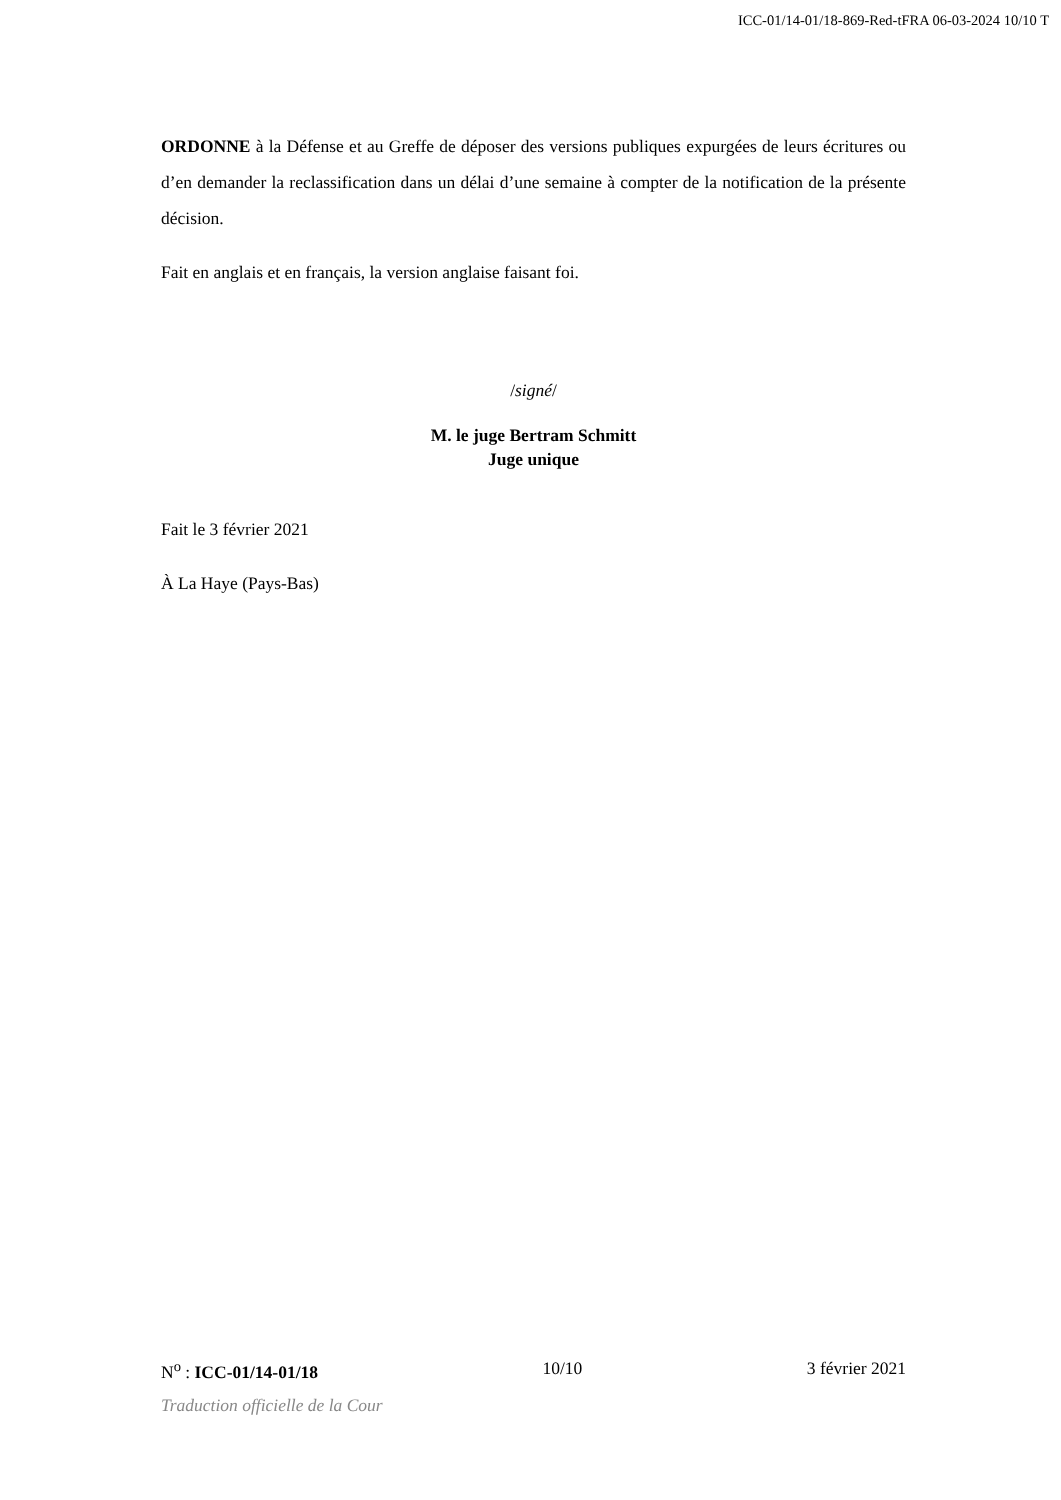ICC-01/14-01/18-869-Red-tFRA 06-03-2024 10/10 T
ORDONNE à la Défense et au Greffe de déposer des versions publiques expurgées de leurs écritures ou d’en demander la reclassification dans un délai d’une semaine à compter de la notification de la présente décision.
Fait en anglais et en français, la version anglaise faisant foi.
/signé/
M. le juge Bertram Schmitt
Juge unique
Fait le 3 février 2021
À La Haye (Pays-Bas)
N<sup>o</sup> : ICC-01/14-01/18 10/10 3 février 2021
Traduction officielle de la Cour